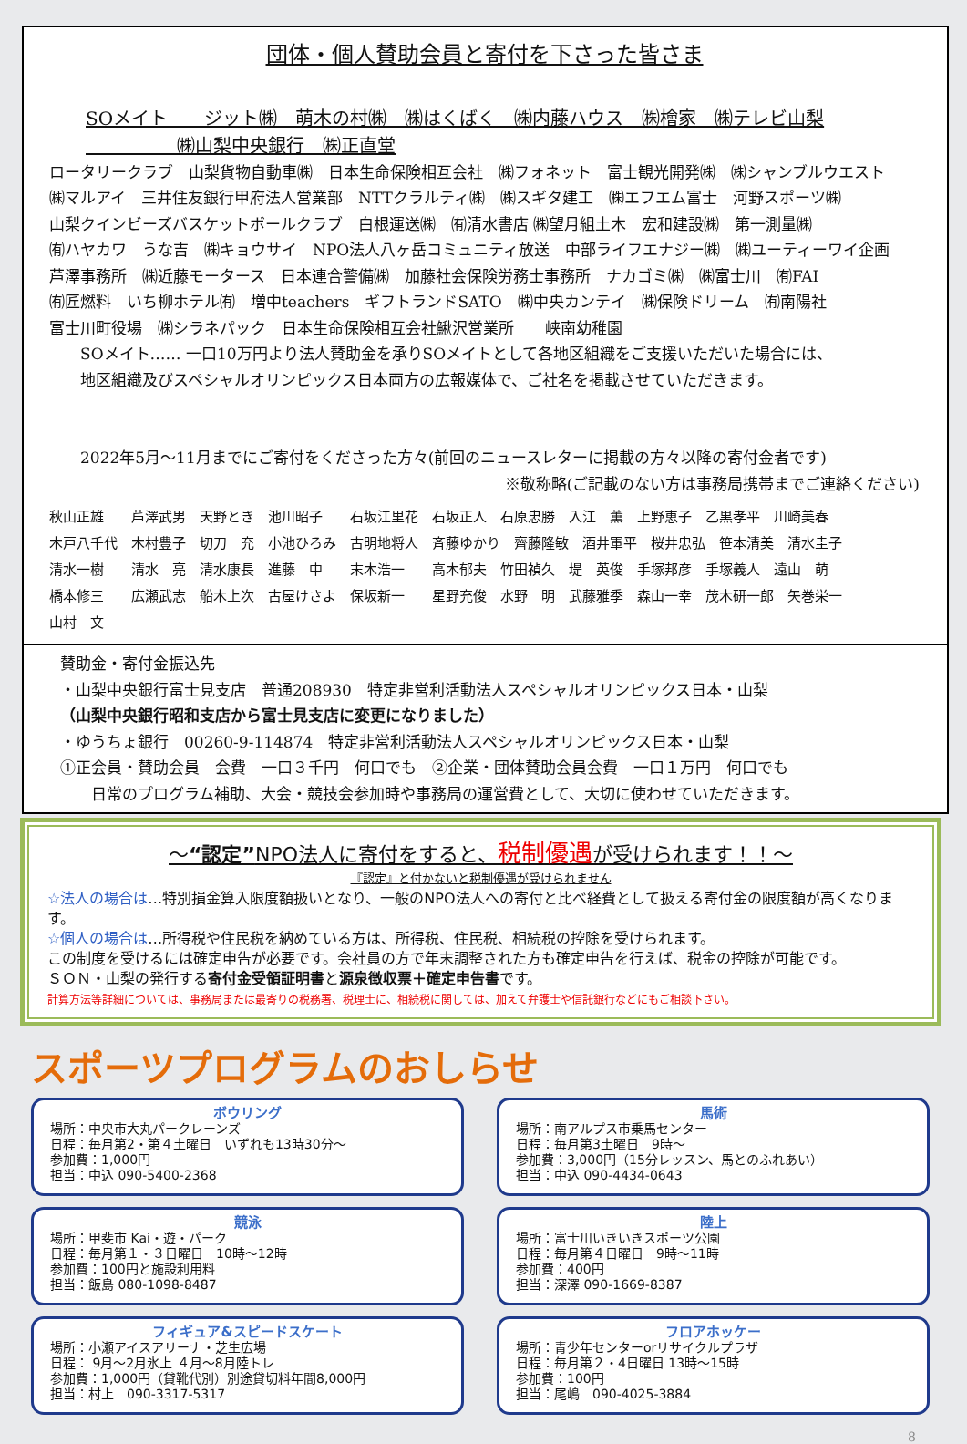団体・個人賛助会員と寄付を下さった皆さま
SOメイト　　ジット㈱　萌木の村㈱　㈱はくばく　㈱内藤ハウス　㈱檜家　㈱テレビ山梨
　　　　　㈱山梨中央銀行　㈱正直堂
ロータリークラブ　山梨貨物自動車㈱　日本生命保険相互会社　㈱フォネット　富士観光開発㈱　㈱シャンブルウエスト
㈱マルアイ　三井住友銀行甲府法人営業部　NTTクラルティ㈱　㈱スギタ建工　㈱エフエム富士　河野スポーツ㈱
山梨クインビーズバスケットボールクラブ　白根運送㈱　㈲清水書店 ㈱望月組土木　宏和建設㈱　第一測量㈱
㈲ハヤカワ　うな吉　㈱キョウサイ　NPO法人八ヶ岳コミュニティ放送　中部ライフエナジー㈱　㈱ユーティーワイ企画
芦澤事務所　㈱近藤モータース　日本連合警備㈱　加藤社会保険労務士事務所　ナカゴミ㈱　㈱富士川　㈲FAI
㈲匠燃料　いち柳ホテル㈲　増中teachers　ギフトランドSATO　㈱中央カンテイ　㈱保険ドリーム　㈲南陽社
富士川町役場　㈱シラネパック　日本生命保険相互会社鰍沢営業所　　峡南幼稚園
　　SOメイト…… 一口10万円より法人賛助金を承りSOメイトとして各地区組織をご支援いただいた場合には、
　　地区組織及びスペシャルオリンピックス日本両方の広報媒体で、ご社名を掲載させていただきます。
　　2022年5月～11月までにご寄付をくださった方々(前回のニュースレターに掲載の方々以降の寄付金者です)
※敬称略(ご記載のない方は事務局携帯までご連絡ください)
秋山正雄　　芦澤武男　天野とき　池川昭子　　石坂江里花　石坂正人　石原忠勝　入江　薫　上野恵子　乙黒孝平　川崎美春
木戸八千代　木村豊子　切刀　充　小池ひろみ　古明地将人　斉藤ゆかり　齊藤隆敏　酒井軍平　桜井忠弘　笹本清美　清水圭子
清水一樹　　清水　亮　清水康長　進藤　中　　末木浩一　　高木郁夫　竹田禎久　堤　英俊　手塚邦彦　手塚義人　遠山　萌
橋本修三　　広瀬武志　船木上次　古屋けさよ　保坂新一　　星野充俊　水野　明　武藤雅季　森山一幸　茂木研一郎　矢巻栄一
山村　文
賛助金・寄付金振込先
・山梨中央銀行富士見支店　普通208930　特定非営利活動法人スペシャルオリンピックス日本・山梨
（山梨中央銀行昭和支店から富士見支店に変更になりました）
・ゆうちょ銀行　00260-9-114874　特定非営利活動法人スペシャルオリンピックス日本・山梨
①正会員・賛助会員　会費　一口３千円　何口でも　②企業・団体賛助会員会費　一口１万円　何口でも
　　日常のプログラム補助、大会・競技会参加時や事務局の運営費として、大切に使わせていただきます。
～“認定”NPO法人に寄付をすると、税制優遇が受けられます！！～
『認定』と付かないと税制優遇が受けられません
☆法人の場合は…特別損金算入限度額扱いとなり、一般のNPO法人への寄付と比べ経費として扱える寄付金の限度額が高くなります。
☆個人の場合は…所得税や住民税を納めている方は、所得税、住民税、相続税の控除を受けられます。
この制度を受けるには確定申告が必要です。会社員の方で年末調整された方も確定申告を行えば、税金の控除が可能です。
ＳＯＮ・山梨の発行する寄付金受領証明書と源泉徴収票＋確定申告書です。
計算方法等詳細については、事務局または最寄りの税務署、税理士に、相続税に関しては、加えて弁護士や信託銀行などにもご相談下さい。
スポーツプログラムのおしらせ
ボウリング
場所：中央市大丸パークレーンズ
日程：毎月第2・第４土曜日　いずれも13時30分～
参加費：1,000円
担当：中込 090-5400-2368
馬術
場所：南アルプス市乗馬センター
日程：毎月第3土曜日　9時～
参加費：3,000円（15分レッスン、馬とのふれあい）
担当：中込 090-4434-0643
競泳
場所：甲斐市 Kai・遊・パーク
日程：毎月第１・３日曜日　10時～12時
参加費：100円と施設利用料
担当：飯島 080-1098-8487
陸上
場所：富士川いきいきスポーツ公園
日程：毎月第４日曜日　9時～11時
参加費：400円
担当：深澤 090-1669-8387
フィギュア&スピードスケート
場所：小瀬アイスアリーナ・芝生広場
日程： 9月～2月氷上 ４月～8月陸トレ
参加費：1,000円（貸靴代別）別途貸切料年間8,000円
担当：村上　090-3317-5317
フロアホッケー
場所：青少年センターorリサイクルプラザ
日程：毎月第２・4日曜日 13時～15時
参加費：100円
担当：尾嶋　090-4025-3884
8